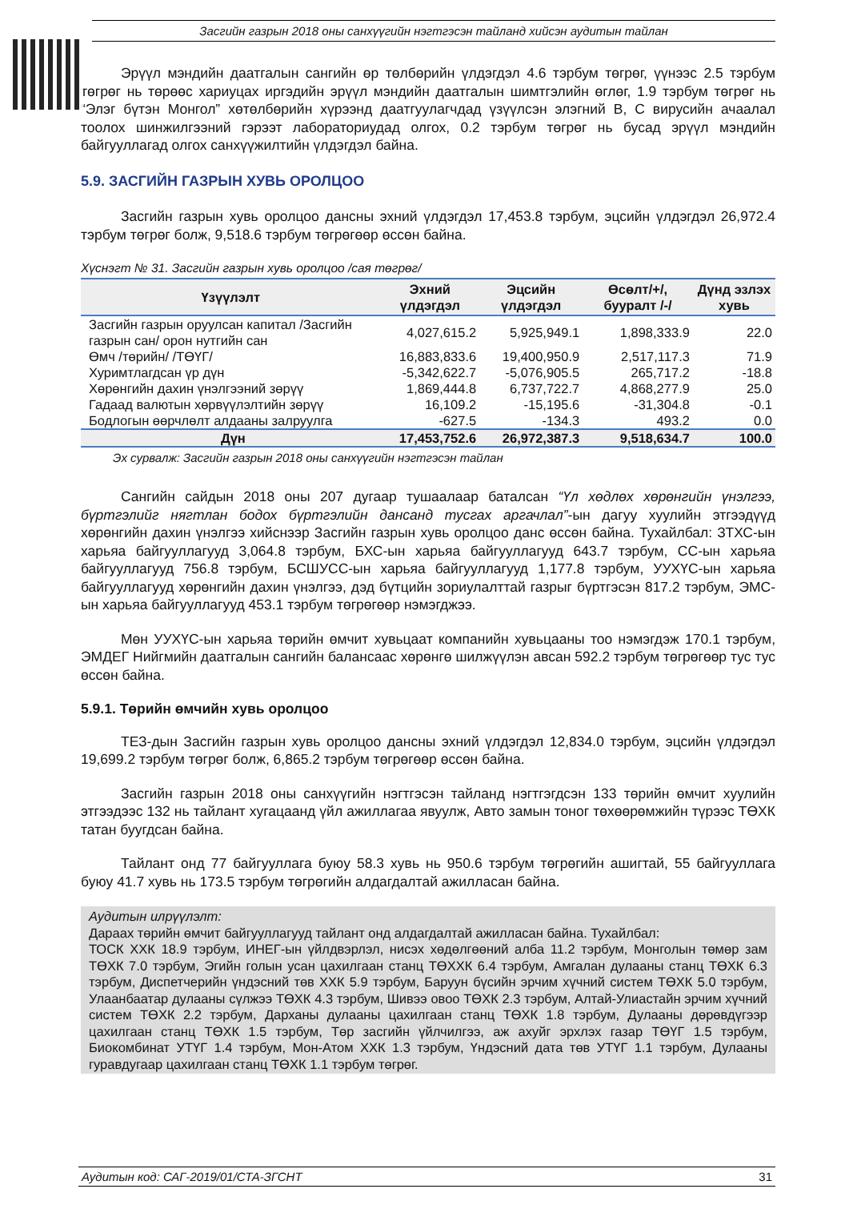Засгийн газрын 2018 оны санхүүгийн нэгтгэсэн тайланд хийсэн аудитын тайлан
Эрүүл мэндийн даатгалын сангийн өр төлбөрийн үлдэгдэл 4.6 тэрбум төгрөг, үүнээс 2.5 тэрбум төгрөг нь төрөөс хариуцах иргэдийн эрүүл мэндийн даатгалын шимтгэлийн өглөг, 1.9 тэрбум төгрөг нь “Элэг бүтэн Монгол” хөтөлбөрийн хүрээнд даатгуулагчдад үзүүлсэн элэгний B, C вирусийн ачаалал тоолох шинжилгээний гэрээт лабораториудад олгох, 0.2 тэрбум төгрөг нь бусад эрүүл мэндийн байгууллагад олгох санхүүжилтийн үлдэгдэл байна.
5.9. ЗАСГИЙН ГАЗРЫН ХУВЬ ОРОЛЦОО
Засгийн газрын хувь оролцоо дансны эхний үлдэгдэл 17,453.8 тэрбум, эцсийн үлдэгдэл 26,972.4 тэрбум төгрөг болж, 9,518.6 тэрбум төгрөгөөр өссөн байна.
Хүснэгт № 31. Засгийн газрын хувь оролцоо /сая төгрөг/
| Үзүүлэлт | Эхний үлдэгдэл | Эцсийн үлдэгдэл | Өсөлт/+/, бууралт /-/ | Дүнд эзлэх хувь |
| --- | --- | --- | --- | --- |
| Засгийн газрын оруулсан капитал /Засгийн газрын сан/ орон нутгийн сан | 4,027,615.2 | 5,925,949.1 | 1,898,333.9 | 22.0 |
| Өмч /төрийн/ /ТӨҮГ/ | 16,883,833.6 | 19,400,950.9 | 2,517,117.3 | 71.9 |
| Хуримтлагдсан үр дүн | -5,342,622.7 | -5,076,905.5 | 265,717.2 | -18.8 |
| Хөрөнгийн дахин үнэлгээний зөрүү | 1,869,444.8 | 6,737,722.7 | 4,868,277.9 | 25.0 |
| Гадаад валютын хөрвүүлэлтийн зөрүү | 16,109.2 | -15,195.6 | -31,304.8 | -0.1 |
| Бодлогын өөрчлөлт алдааны залруулга | -627.5 | -134.3 | 493.2 | 0.0 |
| Дүн | 17,453,752.6 | 26,972,387.3 | 9,518,634.7 | 100.0 |
Эх сурвалж: Засгийн газрын 2018 оны санхүүгийн нэгтгэсэн тайлан
Сангийн сайдын 2018 оны 207 дугаар тушаалаар баталсан “Үл хөдлөх хөрөнгийн үнэлгээ, бүртгэлийг нягтлан бодох бүртгэлийн дансанд тусгах аргачлал”-ын дагуу хуулийн этгээдүүд хөрөнгийн дахин үнэлгээ хийснээр Засгийн газрын хувь оролцоо данс өссөн байна. Тухайлбал: ЗТХС-ын харьяа байгууллагууд 3,064.8 тэрбум, БХС-ын харьяа байгууллагууд 643.7 тэрбум, СС-ын харьяа байгууллагууд 756.8 тэрбум, БСШУСС-ын харьяа байгууллагууд 1,177.8 тэрбум, УУХҮС-ын харьяа байгууллагууд хөрөнгийн дахин үнэлгээ, дэд бүтцийн зориулалттай газрыг бүртгэсэн 817.2 тэрбум, ЭМС-ын харьяа байгууллагууд 453.1 тэрбум төгрөгөөр нэмэгджээ.
Мөн УУХҮС-ын харьяа төрийн өмчит хувьцаат компанийн хувьцааны тоо нэмэгдэж 170.1 тэрбум, ЭМДЕГ Нийгмийн даатгалын сангийн балансаас хөрөнгө шилжүүлэн авсан 592.2 тэрбум төгрөгөөр тус тус өссөн байна.
5.9.1. Төрийн өмчийн хувь оролцоо
ТЕЗ-дын Засгийн газрын хувь оролцоо дансны эхний үлдэгдэл 12,834.0 тэрбум, эцсийн үлдэгдэл 19,699.2 тэрбум төгрөг болж, 6,865.2 тэрбум төгрөгөөр өссөн байна.
Засгийн газрын 2018 оны санхүүгийн нэгтгэсэн тайланд нэгтгэгдсэн 133 төрийн өмчит хуулийн этгээдээс 132 нь тайлант хугацаанд үйл ажиллагаа явуулж, Авто замын тоног төхөөрөмжийн түрээс ТӨХК татан буугдсан байна.
Тайлант онд 77 байгууллага буюу 58.3 хувь нь 950.6 тэрбум төгрөгийн ашигтай, 55 байгууллага буюу 41.7 хувь нь 173.5 тэрбум төгрөгийн алдагдалтай ажилласан байна.
Аудитын илрүүлэлт:
Дараах төрийн өмчит байгууллагууд тайлант онд алдагдалтай ажилласан байна. Тухайлбал:
ТОСК ХХК 18.9 тэрбум, ИНЕГ-ын үйлдвэрлэл, нисэх хөдөлгөөний алба 11.2 тэрбум, Монголын төмөр зам ТӨХК 7.0 тэрбум, Эгийн голын усан цахилгаан станц ТӨХХК 6.4 тэрбум, Амгалан дулааны станц ТӨХК 6.3 тэрбум, Диспетчерийн үндэсний төв ХХК 5.9 тэрбум, Баруун бүсийн эрчим хүчний систем ТӨХК 5.0 тэрбум, Улаанбаатар дулааны сүлжээ ТӨХК 4.3 тэрбум, Шивээ овоо ТӨХК 2.3 тэрбум, Алтай-Улиастайн эрчим хүчний систем ТӨХК 2.2 тэрбум, Дарханы дулааны цахилгаан станц ТӨХК 1.8 тэрбум, Дулааны дөрөвдүгээр цахилгаан станц ТӨХК 1.5 тэрбум, Төр засгийн үйлчилгээ, аж ахуйг эрхлэх газар ТӨҮГ 1.5 тэрбум, Биокомбинат УТҮГ 1.4 тэрбум, Мон-Атом ХХК 1.3 тэрбум, Үндэсний дата төв УТҮГ 1.1 тэрбум, Дулааны гуравдугаар цахилгаан станц ТӨХК 1.1 тэрбум төгрөг.
Аудитын код: САГ-2019/01/СТА-ЗГСНТ 31